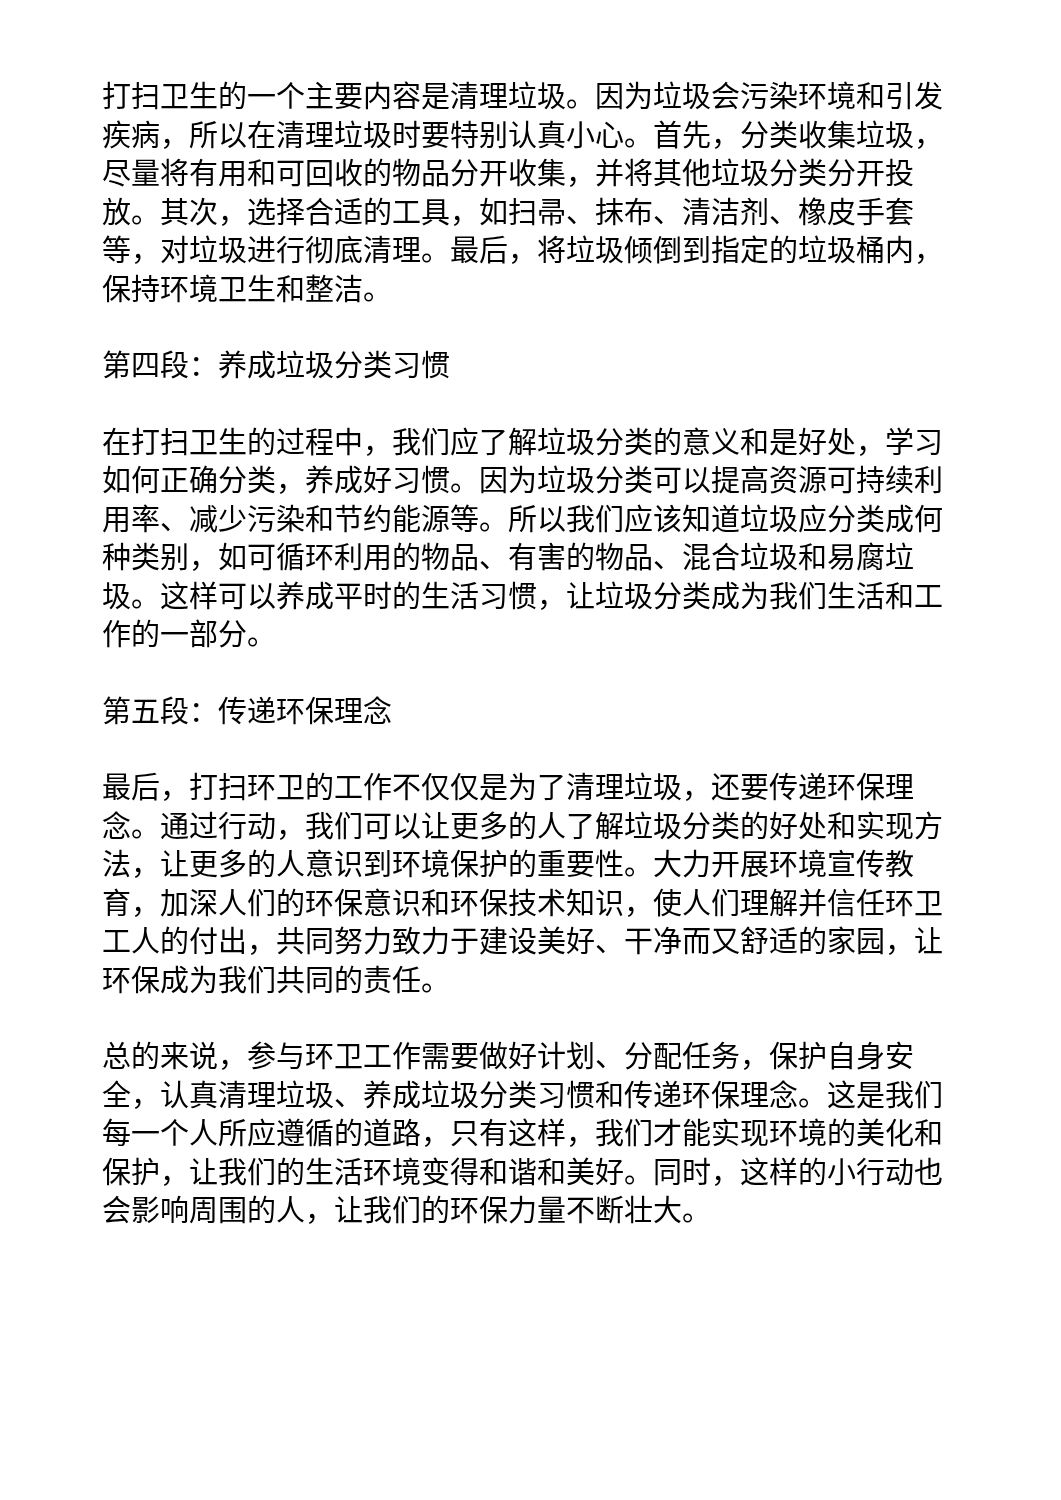打扫卫生的一个主要内容是清理垃圾。因为垃圾会污染环境和引发疾病，所以在清理垃圾时要特别认真小心。首先，分类收集垃圾，尽量将有用和可回收的物品分开收集，并将其他垃圾分类分开投放。其次，选择合适的工具，如扫帚、抹布、清洁剂、橡皮手套等，对垃圾进行彻底清理。最后，将垃圾倾倒到指定的垃圾桶内，保持环境卫生和整洁。
第四段：养成垃圾分类习惯
在打扫卫生的过程中，我们应了解垃圾分类的意义和是好处，学习如何正确分类，养成好习惯。因为垃圾分类可以提高资源可持续利用率、减少污染和节约能源等。所以我们应该知道垃圾应分类成何种类别，如可循环利用的物品、有害的物品、混合垃圾和易腐垃圾。这样可以养成平时的生活习惯，让垃圾分类成为我们生活和工作的一部分。
第五段：传递环保理念
最后，打扫环卫的工作不仅仅是为了清理垃圾，还要传递环保理念。通过行动，我们可以让更多的人了解垃圾分类的好处和实现方法，让更多的人意识到环境保护的重要性。大力开展环境宣传教育，加深人们的环保意识和环保技术知识，使人们理解并信任环卫工人的付出，共同努力致力于建设美好、干净而又舒适的家园，让环保成为我们共同的责任。
总的来说，参与环卫工作需要做好计划、分配任务，保护自身安全，认真清理垃圾、养成垃圾分类习惯和传递环保理念。这是我们每一个人所应遵循的道路，只有这样，我们才能实现环境的美化和保护，让我们的生活环境变得和谐和美好。同时，这样的小行动也会影响周围的人，让我们的环保力量不断壮大。